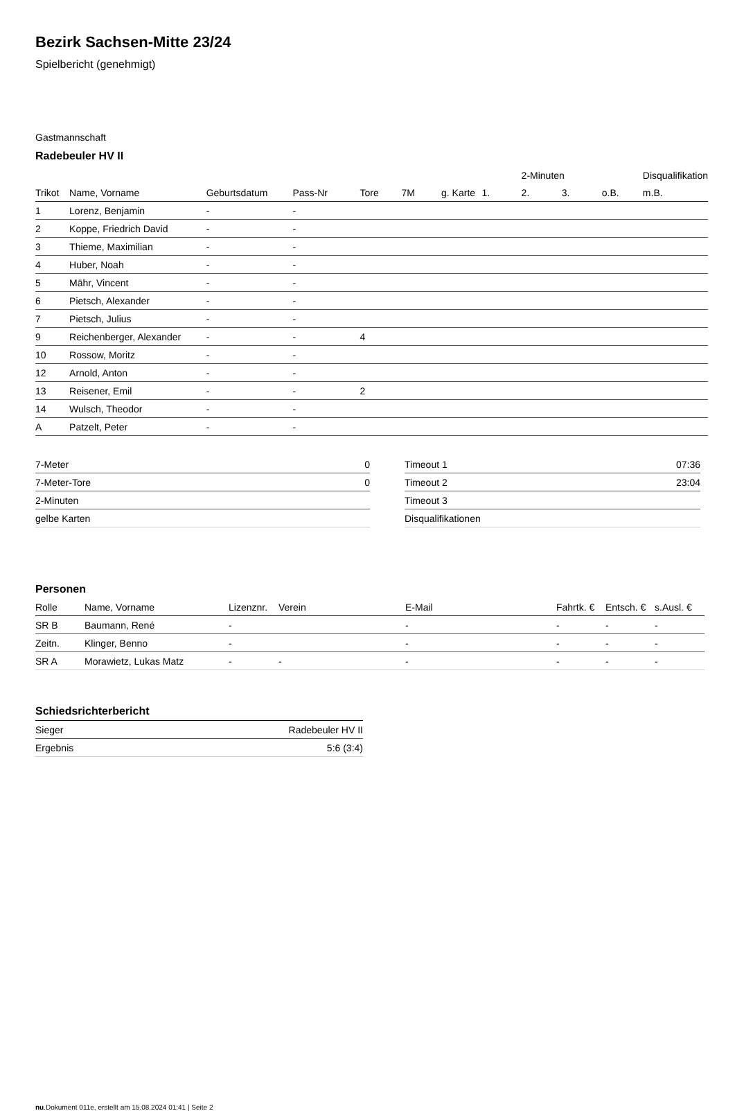Bezirk Sachsen-Mitte 23/24
Spielbericht (genehmigt)
Gastmannschaft
Radebeuler HV II
| | | | | | | | | 2-Minuten | | | Disqualifikation |
| Trikot | Name, Vorname | Geburtsdatum | Pass-Nr | Tore | 7M | g. Karte | 1. | 2. | 3. | o.B. | m.B. |
| 1 | Lorenz, Benjamin | - | - | | | | | | | | |
| 2 | Koppe, Friedrich David | - | - | | | | | | | | |
| 3 | Thieme, Maximilian | - | - | | | | | | | | |
| 4 | Huber, Noah | - | - | | | | | | | | |
| 5 | Mähr, Vincent | - | - | | | | | | | | |
| 6 | Pietsch, Alexander | - | - | | | | | | | | |
| 7 | Pietsch, Julius | - | - | | | | | | | | |
| 9 | Reichenberger, Alexander | - | - | 4 | | | | | | | |
| 10 | Rossow, Moritz | - | - | | | | | | | | |
| 12 | Arnold, Anton | - | - | | | | | | | | |
| 13 | Reisener, Emil | - | - | 2 | | | | | | | |
| 14 | Wulsch, Theodor | - | - | | | | | | | | |
| A | Patzelt, Peter | - | - | | | | | | | | |
| 7-Meter | 0 |
| 7-Meter-Tore | 0 |
| 2-Minuten | |
| gelbe Karten | |
| Timeout 1 | 07:36 |
| Timeout 2 | 23:04 |
| Timeout 3 | |
| Disqualifikationen | |
Personen
| Rolle | Name, Vorname | Lizenznr. | Verein | E-Mail | Fahrtk. € | Entsch. € | s.Ausl. € |
| --- | --- | --- | --- | --- | --- | --- | --- |
| SR B | Baumann, René | - | | - | - | - | - |
| Zeitn. | Klinger, Benno | - | | - | - | - | - |
| SR A | Morawietz, Lukas Matz | - | - | - | - | - | - |
Schiedsrichterbericht
| Sieger | Radebeuler HV II |
| Ergebnis | 5:6 (3:4) |
nu.Dokument 011e, erstellt am 15.08.2024 01:41 | Seite 2